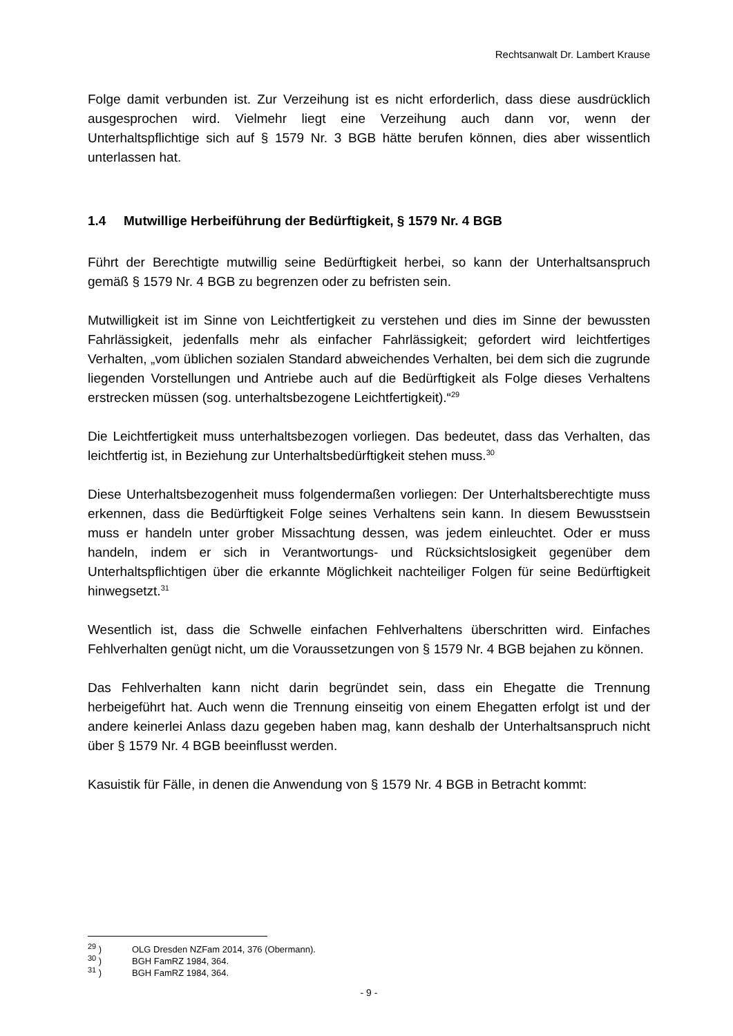Rechtsanwalt Dr. Lambert Krause
Folge damit verbunden ist. Zur Verzeihung ist es nicht erforderlich, dass diese ausdrücklich ausgesprochen wird. Vielmehr liegt eine Verzeihung auch dann vor, wenn der Unterhaltspflichtige sich auf § 1579 Nr. 3 BGB hätte berufen können, dies aber wissentlich unterlassen hat.
1.4 Mutwillige Herbeiführung der Bedürftigkeit, § 1579 Nr. 4 BGB
Führt der Berechtigte mutwillig seine Bedürftigkeit herbei, so kann der Unterhaltsanspruch gemäß § 1579 Nr. 4 BGB zu begrenzen oder zu befristen sein.
Mutwilligkeit ist im Sinne von Leichtfertigkeit zu verstehen und dies im Sinne der bewussten Fahrlässigkeit, jedenfalls mehr als einfacher Fahrlässigkeit; gefordert wird leichtfertiges Verhalten, „vom üblichen sozialen Standard abweichendes Verhalten, bei dem sich die zugrunde liegenden Vorstellungen und Antriebe auch auf die Bedürftigkeit als Folge dieses Verhaltens erstrecken müssen (sog. unterhaltsbezogene Leichtfertigkeit).“<sup>29</sup>
Die Leichtfertigkeit muss unterhaltsbezogen vorliegen. Das bedeutet, dass das Verhalten, das leichtfertig ist, in Beziehung zur Unterhaltsbedürftigkeit stehen muss.<sup>30</sup>
Diese Unterhaltsbezogenheit muss folgendermaßen vorliegen: Der Unterhaltsberechtigte muss erkennen, dass die Bedürftigkeit Folge seines Verhaltens sein kann. In diesem Bewusstsein muss er handeln unter grober Missachtung dessen, was jedem einleuchtet. Oder er muss handeln, indem er sich in Verantwortungs- und Rücksichtslosigkeit gegenüber dem Unterhaltspflichtigen über die erkannte Möglichkeit nachteiliger Folgen für seine Bedürftigkeit hinwegsetzt.<sup>31</sup>
Wesentlich ist, dass die Schwelle einfachen Fehlverhaltens überschritten wird. Einfaches Fehlverhalten genügt nicht, um die Voraussetzungen von § 1579 Nr. 4 BGB bejahen zu können.
Das Fehlverhalten kann nicht darin begründet sein, dass ein Ehegatte die Trennung herbeigeführt hat. Auch wenn die Trennung einseitig von einem Ehegatten erfolgt ist und der andere keinerlei Anlass dazu gegeben haben mag, kann deshalb der Unterhaltsanspruch nicht über § 1579 Nr. 4 BGB beeinflusst werden.
Kasuistik für Fälle, in denen die Anwendung von § 1579 Nr. 4 BGB in Betracht kommt:
<sup>29</sup> ) OLG Dresden NZFam 2014, 376 (Obermann).
<sup>30</sup> ) BGH FamRZ 1984, 364.
<sup>31</sup> ) BGH FamRZ 1984, 364.
- 9 -